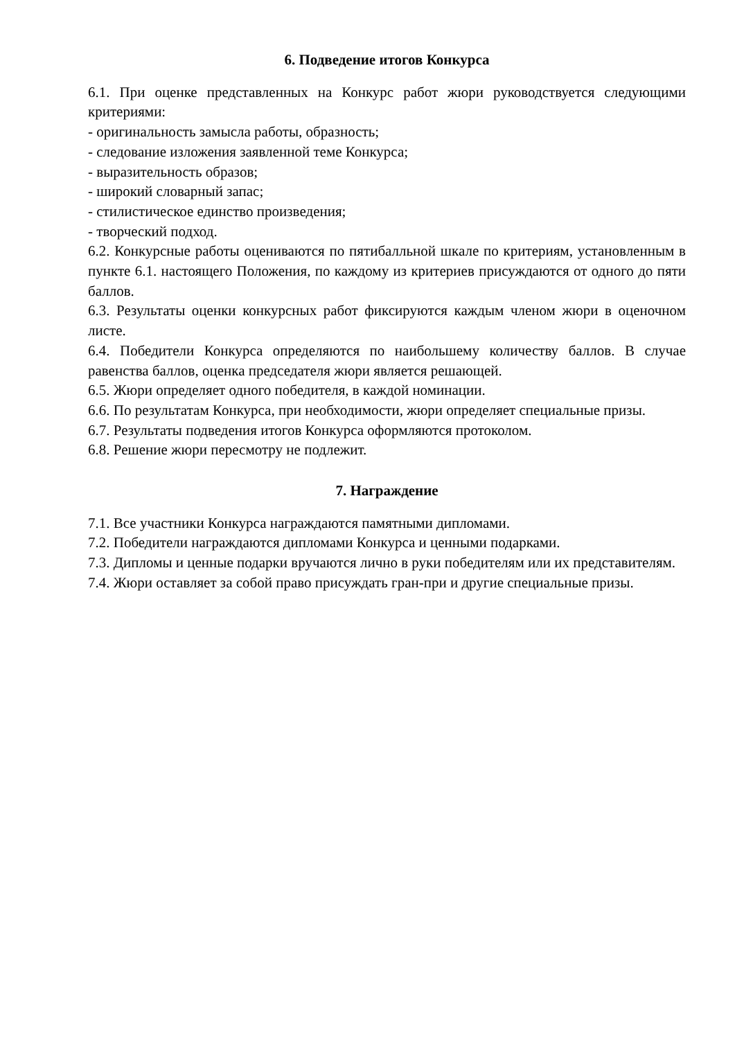6. Подведение итогов Конкурса
6.1. При оценке представленных на Конкурс работ жюри руководствуется следующими критериями:
- оригинальность замысла работы, образность;
- следование изложения заявленной теме Конкурса;
- выразительность образов;
- широкий словарный запас;
- стилистическое единство произведения;
- творческий подход.
6.2. Конкурсные работы оцениваются по пятибалльной шкале по критериям, установленным в пункте 6.1. настоящего Положения, по каждому из критериев присуждаются от одного до пяти баллов.
6.3. Результаты оценки конкурсных работ фиксируются каждым членом жюри в оценочном листе.
6.4. Победители Конкурса определяются по наибольшему количеству баллов. В случае равенства баллов, оценка председателя жюри является решающей.
6.5. Жюри определяет одного победителя, в каждой номинации.
6.6. По результатам Конкурса, при необходимости, жюри определяет специальные призы.
6.7. Результаты подведения итогов Конкурса оформляются протоколом.
6.8. Решение жюри пересмотру не подлежит.
7. Награждение
7.1. Все участники Конкурса награждаются памятными дипломами.
7.2. Победители награждаются дипломами Конкурса и ценными подарками.
7.3. Дипломы и ценные подарки вручаются лично в руки победителям или их представителям.
7.4. Жюри оставляет за собой право присуждать гран-при и другие специальные призы.